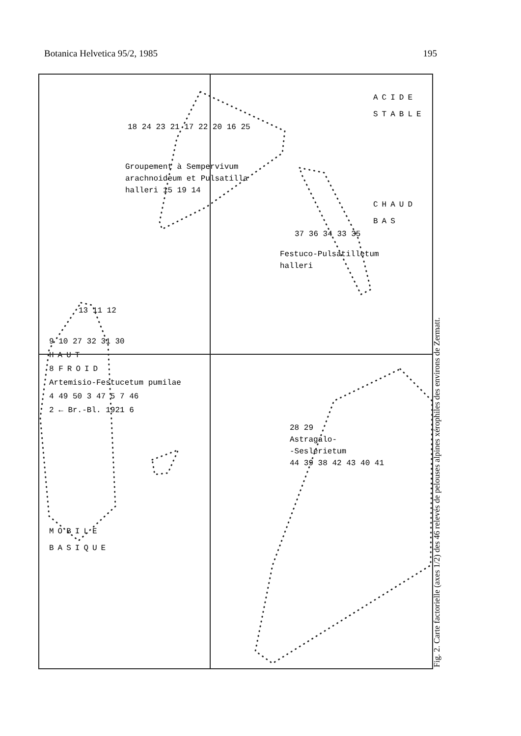Botanica Helvetica 95/2, 1985 195
ACIDE
STABLE
18 24 23 21 17 22 20 16 25
Groupement à Sempervivum
arachnoideum et Pulsatilla
halleri 15 19 14
CHAUD
BAS
37 36 34 33 35
Festuco-Pulsatilletum
halleri
13 11 12
9 10 27 32 31 30
HAUT
8 FROID
Artemisio-Festucetum pumilae
4 49 50 3 47 5 7 46
2 ← Br.-Bl. 1921 6
28 29
Astragalo-
-Seslerietum
44 39 38 42 43 40 41
MOBILE
BASIQUE
Fig. 2. Carte factorielle (axes 1/2) des 46 relevés de pelouses alpines xérophiles des environs de Zermatt.